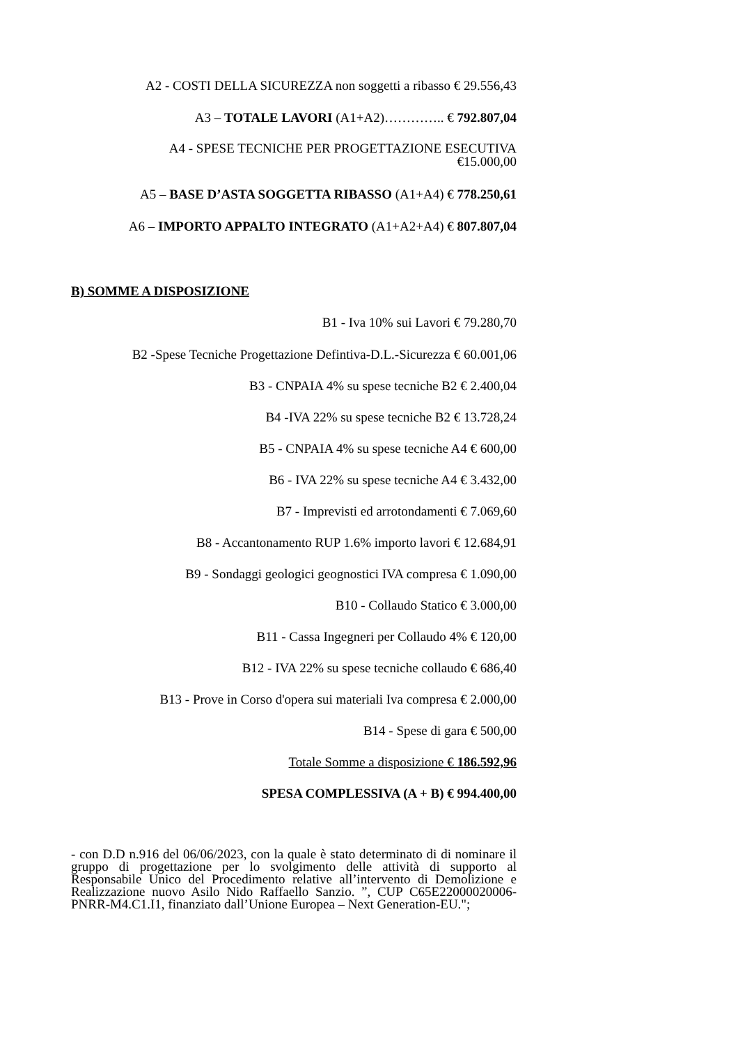A2 - COSTI DELLA SICUREZZA non soggetti a ribasso € 29.556,43
A3 – TOTALE LAVORI (A1+A2)………….. € 792.807,04
A4 - SPESE TECNICHE PER PROGETTAZIONE ESECUTIVA
€15.000,00
A5 – BASE D’ASTA SOGGETTA RIBASSO (A1+A4) € 778.250,61
A6 – IMPORTO APPALTO INTEGRATO (A1+A2+A4) € 807.807,04
B) SOMME A DISPOSIZIONE
B1 - Iva 10% sui Lavori € 79.280,70
B2 -Spese Tecniche Progettazione Defintiva-D.L.-Sicurezza € 60.001,06
B3 - CNPAIA 4% su spese tecniche B2 € 2.400,04
B4 -IVA 22% su spese tecniche B2 € 13.728,24
B5 - CNPAIA 4% su spese tecniche A4 € 600,00
B6 - IVA 22% su spese tecniche A4 € 3.432,00
B7 - Imprevisti ed arrotondamenti € 7.069,60
B8 - Accantonamento RUP 1.6% importo lavori € 12.684,91
B9 - Sondaggi geologici geognostici IVA compresa € 1.090,00
B10 - Collaudo Statico € 3.000,00
B11 - Cassa Ingegneri per Collaudo 4% € 120,00
B12 - IVA 22% su spese tecniche collaudo € 686,40
B13 - Prove in Corso d'opera sui materiali Iva compresa € 2.000,00
B14 - Spese di gara € 500,00
Totale Somme a disposizione € 186.592,96
SPESA COMPLESSIVA (A + B) € 994.400,00
- con D.D n.916 del 06/06/2023, con la quale è stato determinato di di nominare il gruppo di progettazione per lo svolgimento delle attività di supporto al Responsabile Unico del Procedimento relative all’intervento di Demolizione e Realizzazione nuovo Asilo Nido Raffaello Sanzio. ”, CUP C65E22000020006- PNRR-M4.C1.I1, finanziato dall’Unione Europea – Next Generation-EU.";